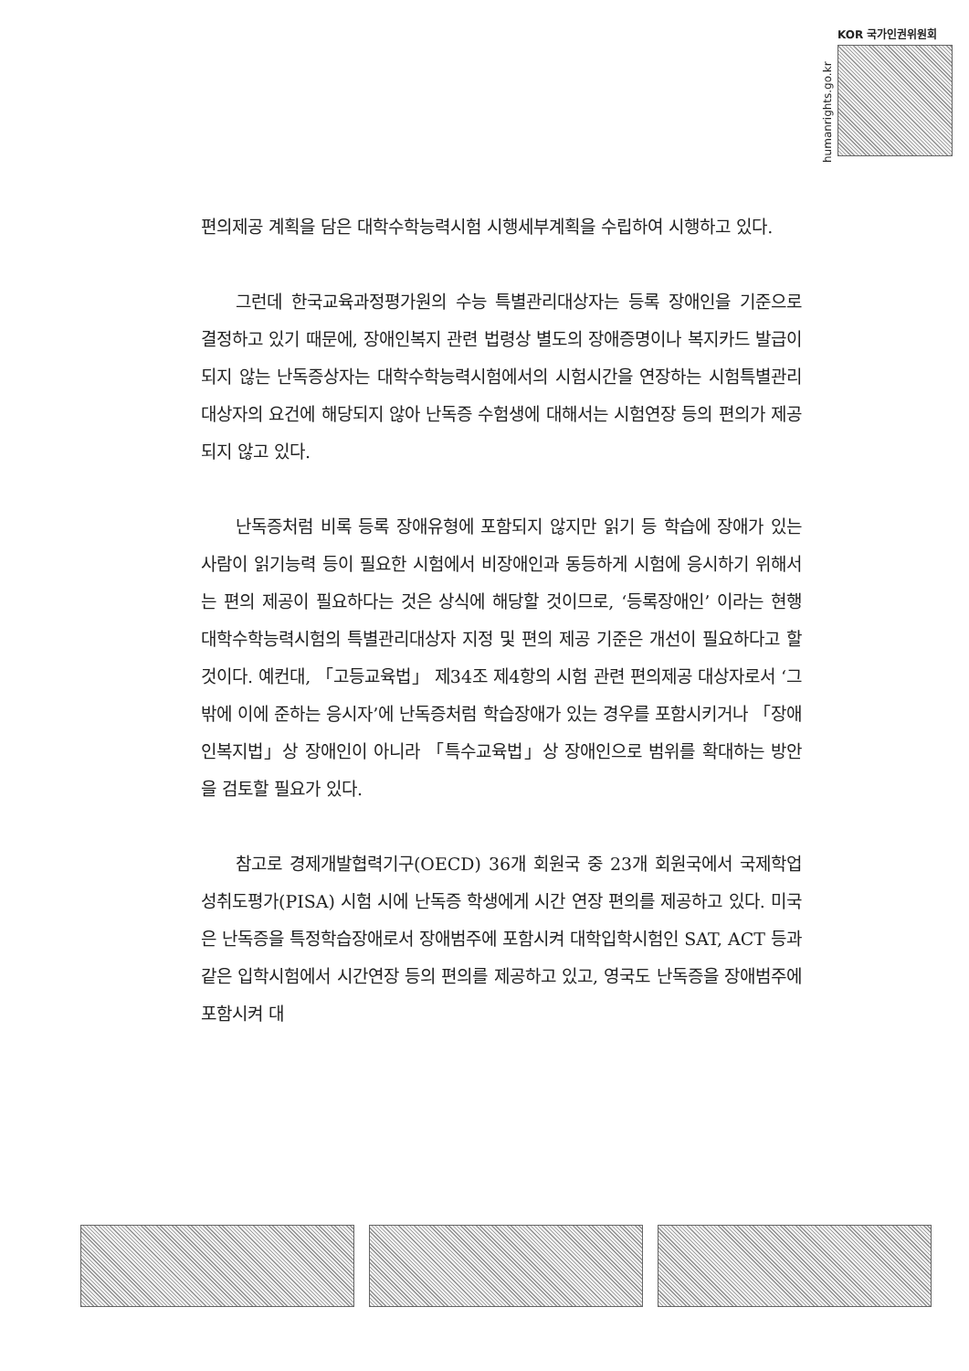humanrights.go.kr
KOR 국가인권위원회
편의제공 계획을 담은 대학수학능력시험 시행세부계획을 수립하여 시행하고 있다.
그런데 한국교육과정평가원의 수능 특별관리대상자는 등록 장애인을 기준으로 결정하고 있기 때문에, 장애인복지 관련 법령상 별도의 장애증명이나 복지카드 발급이 되지 않는 난독증상자는 대학수학능력시험에서의 시험시간을 연장하는 시험특별관리대상자의 요건에 해당되지 않아 난독증 수험생에 대해서는 시험연장 등의 편의가 제공되지 않고 있다.
난독증처럼 비록 등록 장애유형에 포함되지 않지만 읽기 등 학습에 장애가 있는 사람이 읽기능력 등이 필요한 시험에서 비장애인과 동등하게 시험에 응시하기 위해서는 편의 제공이 필요하다는 것은 상식에 해당할 것이므로, ‘등록장애인’ 이라는 현행 대학수학능력시험의 특별관리대상자 지정 및 편의 제공 기준은 개선이 필요하다고 할 것이다. 예컨대, 「고등교육법」 제34조 제4항의 시험 관련 편의제공 대상자로서 ‘그 밖에 이에 준하는 응시자’에 난독증처럼 학습장애가 있는 경우를 포함시키거나 「장애인복지법」상 장애인이 아니라 「특수교육법」상 장애인으로 범위를 확대하는 방안을 검토할 필요가 있다.
참고로 경제개발협력기구(OECD) 36개 회원국 중 23개 회원국에서 국제학업성취도평가(PISA) 시험 시에 난독증 학생에게 시간 연장 편의를 제공하고 있다. 미국은 난독증을 특정학습장애로서 장애범주에 포함시켜 대학입학시험인 SAT, ACT 등과 같은 입학시험에서 시간연장 등의 편의를 제공하고 있고, 영국도 난독증을 장애범주에 포함시켜 대